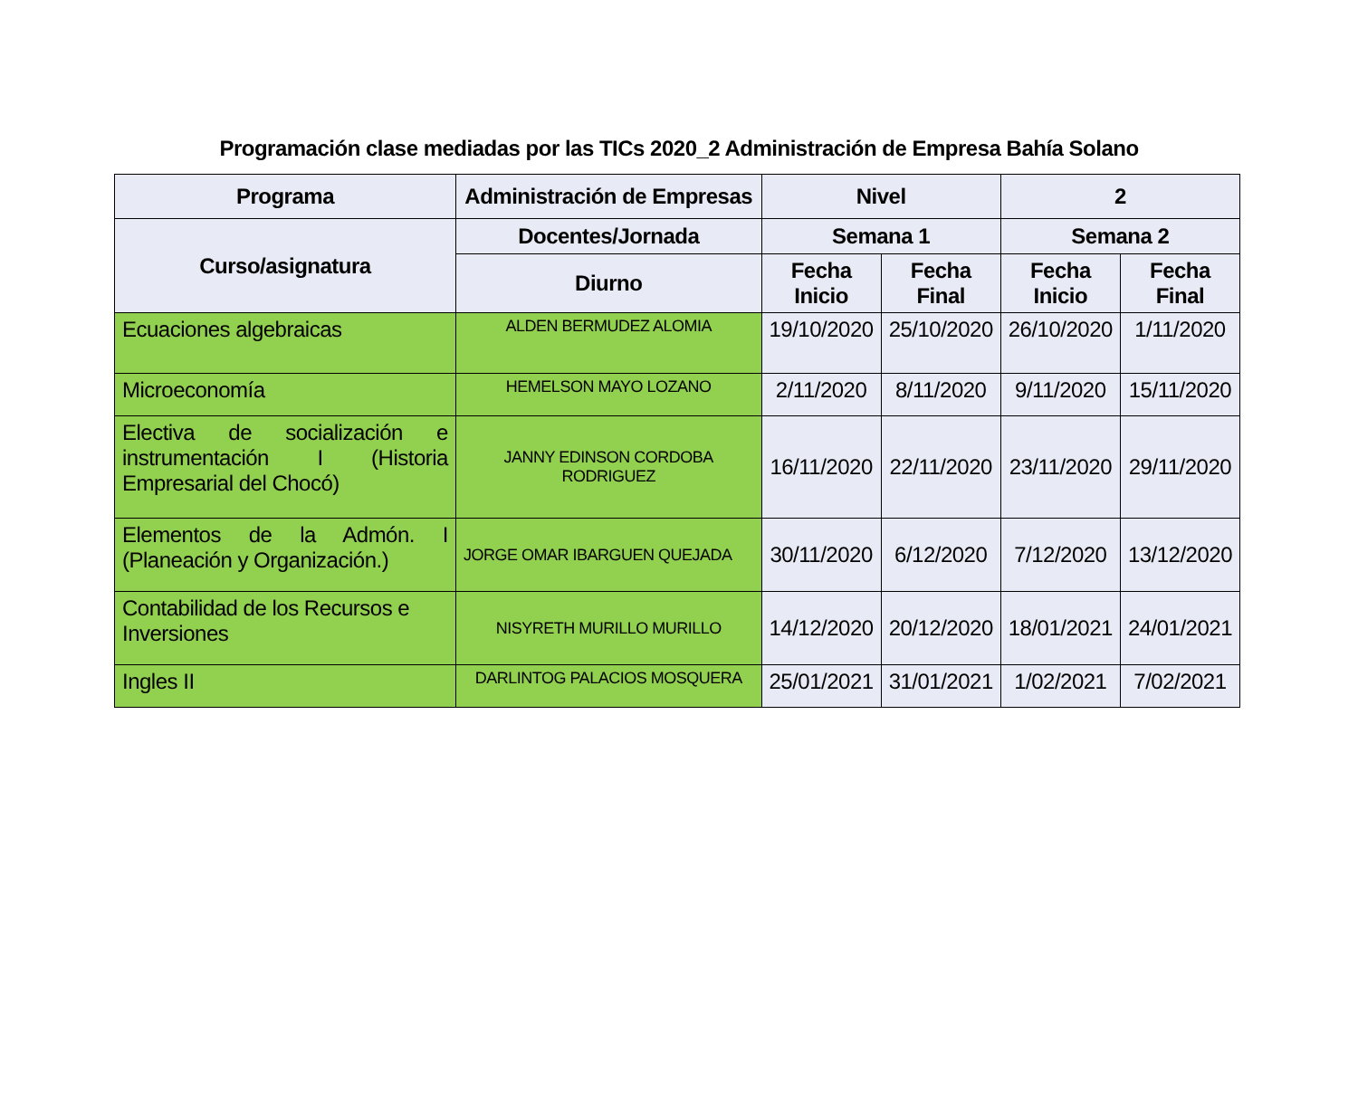Programación clase mediadas por las TICs 2020_2 Administración de Empresa Bahía Solano
| Programa | Administración de Empresas | Nivel | | 2 | |
| --- | --- | --- | --- | --- | --- |
| Curso/asignatura | Docentes/Jornada | Semana 1 | | Semana 2 | |
| | Diurno | Fecha Inicio | Fecha Final | Fecha Inicio | Fecha Final |
| Ecuaciones algebraicas | ALDEN BERMUDEZ ALOMIA | 19/10/2020 | 25/10/2020 | 26/10/2020 | 1/11/2020 |
| Microeconomía | HEMELSON MAYO LOZANO | 2/11/2020 | 8/11/2020 | 9/11/2020 | 15/11/2020 |
| Electiva de socialización e instrumentación I (Historia Empresarial del Chocó) | JANNY EDINSON CORDOBA RODRIGUEZ | 16/11/2020 | 22/11/2020 | 23/11/2020 | 29/11/2020 |
| Elementos de la Admón. I (Planeación y Organización.) | JORGE OMAR IBARGUEN QUEJADA | 30/11/2020 | 6/12/2020 | 7/12/2020 | 13/12/2020 |
| Contabilidad de los Recursos e Inversiones | NISYRETH MURILLO MURILLO | 14/12/2020 | 20/12/2020 | 18/01/2021 | 24/01/2021 |
| Ingles II | DARLINTOG PALACIOS MOSQUERA | 25/01/2021 | 31/01/2021 | 1/02/2021 | 7/02/2021 |